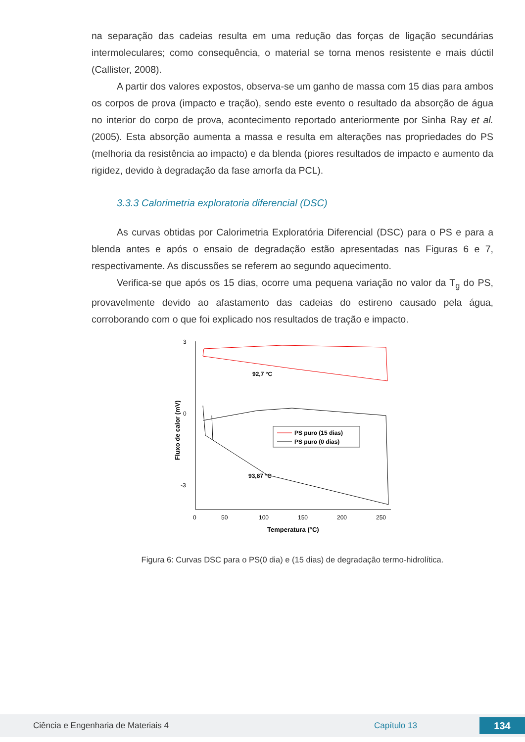na separação das cadeias resulta em uma redução das forças de ligação secundárias intermoleculares; como consequência, o material se torna menos resistente e mais dúctil (Callister, 2008).
A partir dos valores expostos, observa-se um ganho de massa com 15 dias para ambos os corpos de prova (impacto e tração), sendo este evento o resultado da absorção de água no interior do corpo de prova, acontecimento reportado anteriormente por Sinha Ray et al. (2005). Esta absorção aumenta a massa e resulta em alterações nas propriedades do PS (melhoria da resistência ao impacto) e da blenda (piores resultados de impacto e aumento da rigidez, devido à degradação da fase amorfa da PCL).
3.3.3 Calorimetria exploratoria diferencial (DSC)
As curvas obtidas por Calorimetria Exploratória Diferencial (DSC) para o PS e para a blenda antes e após o ensaio de degradação estão apresentadas nas Figuras 6 e 7, respectivamente. As discussões se referem ao segundo aquecimento.
Verifica-se que após os 15 dias, ocorre uma pequena variação no valor da T<sub>g</sub> do PS, provavelmente devido ao afastamento das cadeias do estireno causado pela água, corroborando com o que foi explicado nos resultados de tração e impacto.
3
0
-3
0
50
100
150
200
250
Temperatura (°C)
Fluxo de calor (mV)
92,7 °C
93,87 °C
PS puro (15 dias)
PS puro (0 dias)
Figura 6: Curvas DSC para o PS(0 dia) e (15 dias) de degradação termo-hidrolítica.
Ciência e Engenharia de Materiais 4 Capítulo 13 134